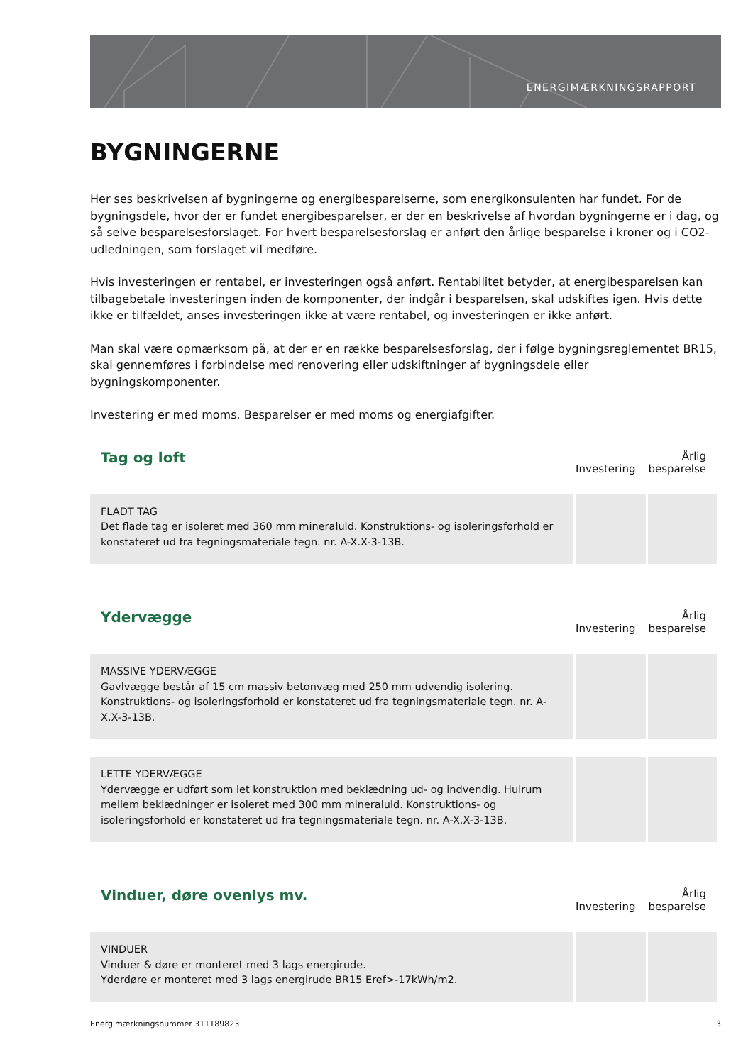ENERGIMÆRKNINGSRAPPORT
BYGNINGERNE
Her ses beskrivelsen af bygningerne og energibesparelserne, som energikonsulenten har fundet. For de bygningsdele, hvor der er fundet energibesparelser, er der en beskrivelse af hvordan bygningerne er i dag, og så selve besparelsesforslaget. For hvert besparelsesforslag er anført den årlige besparelse i kroner og i CO2-udledningen, som forslaget vil medføre.
Hvis investeringen er rentabel, er investeringen også anført. Rentabilitet betyder, at energibesparelsen kan tilbagebetale investeringen inden de komponenter, der indgår i besparelsen, skal udskiftes igen. Hvis dette ikke er tilfældet, anses investeringen ikke at være rentabel, og investeringen er ikke anført.
Man skal være opmærksom på, at der er en række besparelsesforslag, der i følge bygningsreglementet BR15, skal gennemføres i forbindelse med renovering eller udskiftninger af bygningsdele eller bygningskomponenter.
Investering er med moms. Besparelser er med moms og energiafgifter.
| Tag og loft | Investering | Årlig besparelse |
| --- | --- | --- |
| FLADT TAG Det flade tag er isoleret med 360 mm mineraluld. Konstruktions- og isoleringsforhold er konstateret ud fra tegningsmateriale tegn. nr. A-X.X-3-13B. | | |
| Ydervægge | Investering | Årlig besparelse |
| MASSIVE YDERVÆGGE Gavlvægge består af 15 cm massiv betonvæg med 250 mm udvendig isolering. Konstruktions- og isoleringsforhold er konstateret ud fra tegningsmateriale tegn. nr. A-X.X-3-13B. | | |
| LETTE YDERVÆGGE Ydervægge er udført som let konstruktion med beklædning ud- og indvendig. Hulrum mellem beklædninger er isoleret med 300 mm mineraluld. Konstruktions- og isoleringsforhold er konstateret ud fra tegningsmateriale tegn. nr. A-X.X-3-13B. | | |
| Vinduer, døre ovenlys mv. | Investering | Årlig besparelse |
| VINDUER Vinduer & døre er monteret med 3 lags energirude. Yderdøre er monteret med 3 lags energirude BR15 Eref>-17kWh/m2. | | |
Energimærkningsnummer 311189823 3